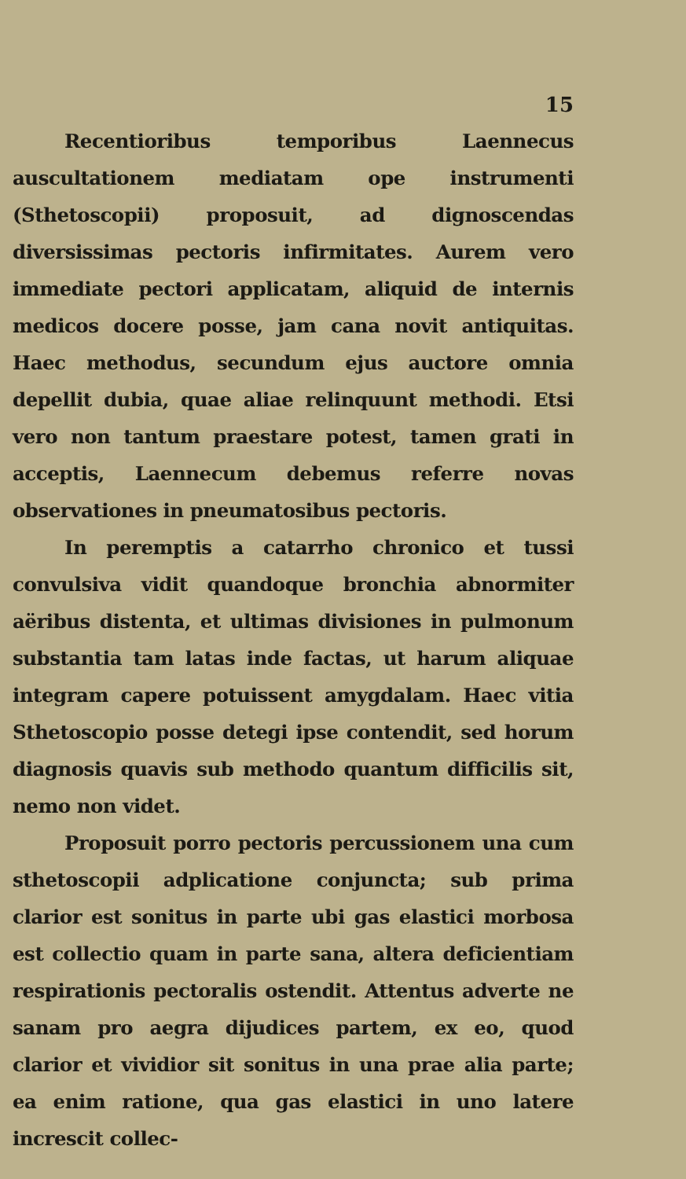15
Recentioribus temporibus Laennecus auscultationem mediatam ope instrumenti (Sthetoscopii) proposuit, ad dignoscendas diversissimas pectoris infirmitates. Aurem vero immediate pectori applicatam, aliquid de internis medicos docere posse, jam cana novit antiquitas. Haec methodus, secundum ejus auctore omnia depellit dubia, quae aliae relinquunt methodi. Etsi vero non tantum praestare potest, tamen grati in acceptis, Laennecum debemus referre novas observationes in pneumatosibus pectoris.
In peremptis a catarrho chronico et tussi convulsiva vidit quandoque bronchia abnormiter aëribus distenta, et ultimas divisiones in pulmonum substantia tam latas inde factas, ut harum aliquae integram capere potuissent amygdalam. Haec vitia Sthetoscopio posse detegi ipse contendit, sed horum diagnosis quavis sub methodo quantum difficilis sit, nemo non videt.
Proposuit porro pectoris percussionem una cum sthetoscopii adplicatione conjuncta; sub prima clarior est sonitus in parte ubi gas elastici morbosa est collectio quam in parte sana, altera deficientiam respirationis pectoralis ostendit. Attentus adverte ne sanam pro aegra dijudices partem, ex eo, quod clarior et vividior sit sonitus in una prae alia parte; ea enim ratione, qua gas elastici in uno latere increscit collec-